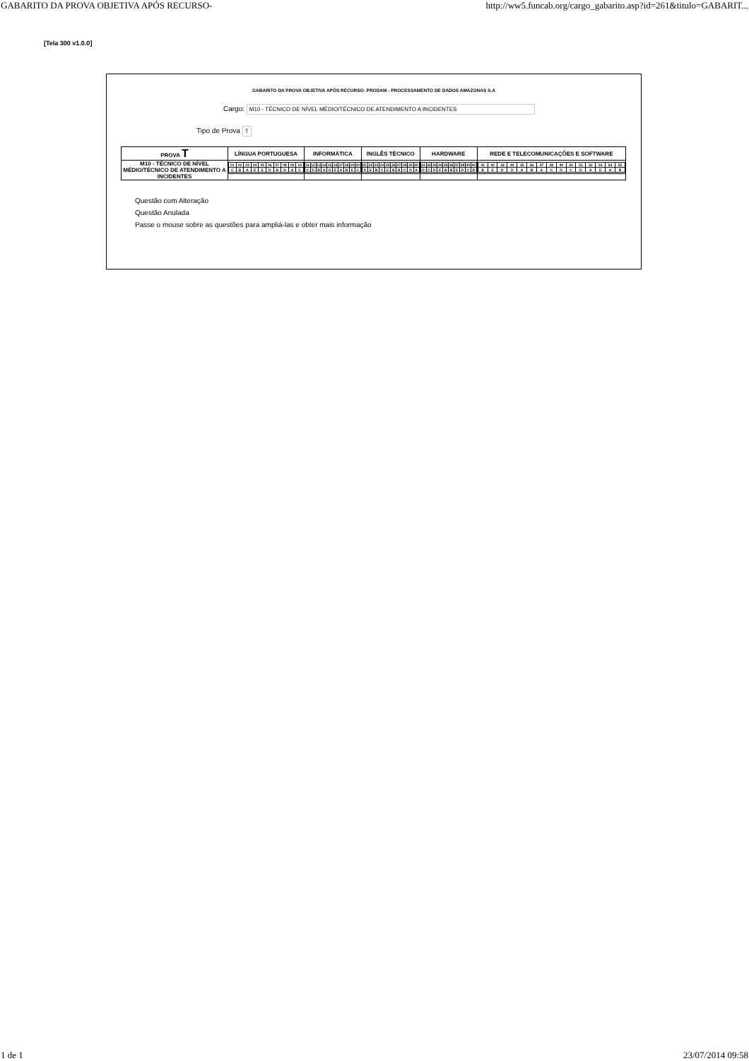GABARITO DA PROVA OBJETIVA APÓS RECURSO- http://ww5.funcab.org/cargo_gabarito.asp?id=261&titulo=GABARIT...
[Tela 300 v1.0.0]
GABARITO DA PROVA OBJETIVA APÓS RECURSO- PRODAM - PROCESSAMENTO DE DADOS AMAZONAS S.A
Cargo: M10 - TÉCNICO DE NÍVEL MÉDIO/TÉCNICO DE ATENDIMENTO A INCIDENTES
Tipo de Prova T
| PROVA T | LÍNGUA PORTUGUESA | INFORMÁTICA | INGLÊS TÉCNICO | HARDWARE | REDE E TELECOMUNICAÇÕES E SOFTWARE |
| --- | --- | --- | --- | --- | --- |
| M10 - TÉCNICO DE NÍVEL MÉDIO/TÉCNICO DE ATENDIMENTO A INCIDENTES | / 01 / 02 / 03 / 04 / 05 / 06 / 07 / 08 / 09 / 10 / / C / B / A / E / E / D / B / D / A / C / | / 11 / 12 / 13 / 14 / 15 / 16 / 17 / 18 / 19 / 20 / / C / D / B / A / D / E / A / B / E / C / | / 21 / 22 / 23 / 24 / 25 / 26 / 27 / 28 / 29 / 30 / / D / E / B / C / E / B / B / C / D / A / | / 31 / 32 / 33 / 34 / 35 / 36 / 37 / 38 / 39 / 40 / / D / C / D / E / B / B / E / D / C / B / | / 41 / 42 / 43 / 44 / 45 / 46 / 47 / 48 / 49 / 50 / 51 / 52 / 53 / 54 / 55 / / B / E / D / D / A / B / A / C / D / C / D / A / E / A / B / |
Questão com Alteração
Questão Anulada
Passe o mouse sobre as questões para ampliá-las e obter mais informação
1 de 1 23/07/2014 09:58